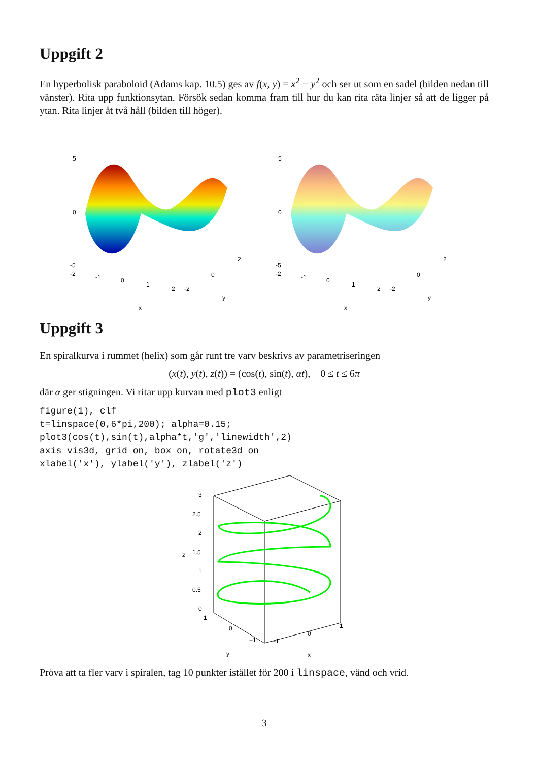Uppgift 2
En hyperbolisk paraboloid (Adams kap. 10.5) ges av f(x, y) = x<sup>2</sup> − y<sup>2</sup> och ser ut som en sadel (bilden nedan till vänster). Rita upp funktionsytan. Försök sedan komma fram till hur du kan rita räta linjer så att de ligger på ytan. Rita linjer åt två håll (bilden till höger).
5
0
-5
-2
-1
0
1
2
-2
0
2
y
x
5
0
-5
-2
-1
0
1
2
-2
0
2
y
x
Uppgift 3
En spiralkurva i rummet (helix) som går runt tre varv beskrivs av parametriseringen
(x(t), y(t), z(t)) = (cos(t), sin(t), αt), 0 ≤ t ≤ 6π
där α ger stigningen. Vi ritar upp kurvan med plot3 enligt
figure(1), clf
t=linspace(0,6*pi,200); alpha=0.15;
plot3(cos(t),sin(t),alpha*t,'g','linewidth',2)
axis vis3d, grid on, box on, rotate3d on
xlabel('x'), ylabel('y'), zlabel('z')
3
2.5
2
1.5
1
0.5
0
z
1
0
−1
−1
0
1
y
x
Pröva att ta fler varv i spiralen, tag 10 punkter istället för 200 i linspace, vänd och vrid.
3